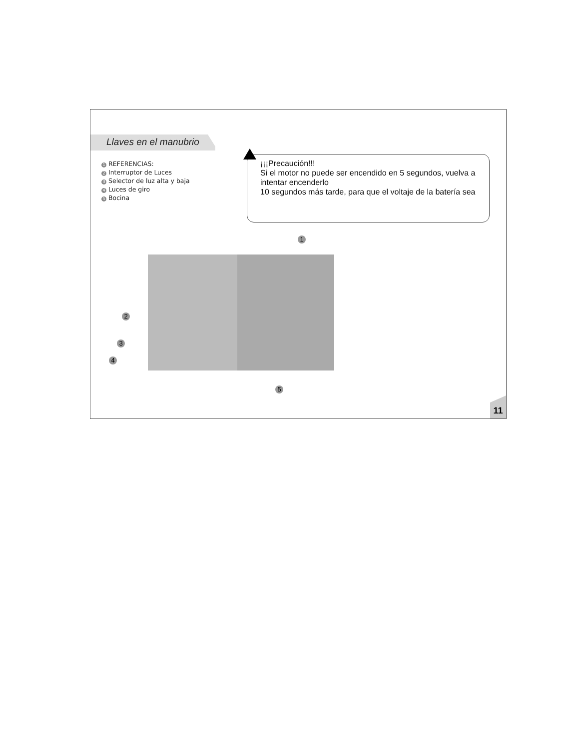Llaves en el manubrio
1 REFERENCIAS:
2 Interruptor de Luces
3 Selector de luz alta y baja
4 Luces de giro
5 Bocina
¡¡¡Precaución!!!
Si el motor no puede ser encendido en 5 segundos, vuelva a intentar encenderlo
10 segundos más tarde, para que el voltaje de la batería sea
1
2
3
4
5
11